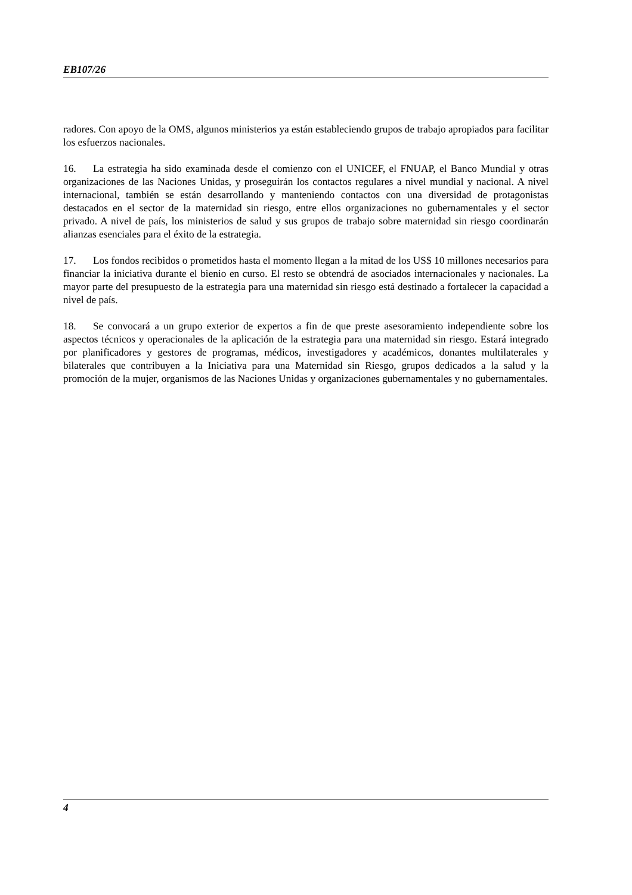EB107/26
radores. Con apoyo de la OMS, algunos ministerios ya están estableciendo grupos de trabajo apropiados para facilitar los esfuerzos nacionales.
16. La estrategia ha sido examinada desde el comienzo con el UNICEF, el FNUAP, el Banco Mundial y otras organizaciones de las Naciones Unidas, y proseguirán los contactos regulares a nivel mundial y nacional. A nivel internacional, también se están desarrollando y manteniendo contactos con una diversidad de protagonistas destacados en el sector de la maternidad sin riesgo, entre ellos organizaciones no gubernamentales y el sector privado. A nivel de país, los ministerios de salud y sus grupos de trabajo sobre maternidad sin riesgo coordinarán alianzas esenciales para el éxito de la estrategia.
17. Los fondos recibidos o prometidos hasta el momento llegan a la mitad de los US$ 10 millones necesarios para financiar la iniciativa durante el bienio en curso. El resto se obtendrá de asociados internacionales y nacionales. La mayor parte del presupuesto de la estrategia para una maternidad sin riesgo está destinado a fortalecer la capacidad a nivel de país.
18. Se convocará a un grupo exterior de expertos a fin de que preste asesoramiento independiente sobre los aspectos técnicos y operacionales de la aplicación de la estrategia para una maternidad sin riesgo. Estará integrado por planificadores y gestores de programas, médicos, investigadores y académicos, donantes multilaterales y bilaterales que contribuyen a la Iniciativa para una Maternidad sin Riesgo, grupos dedicados a la salud y la promoción de la mujer, organismos de las Naciones Unidas y organizaciones gubernamentales y no gubernamentales.
4